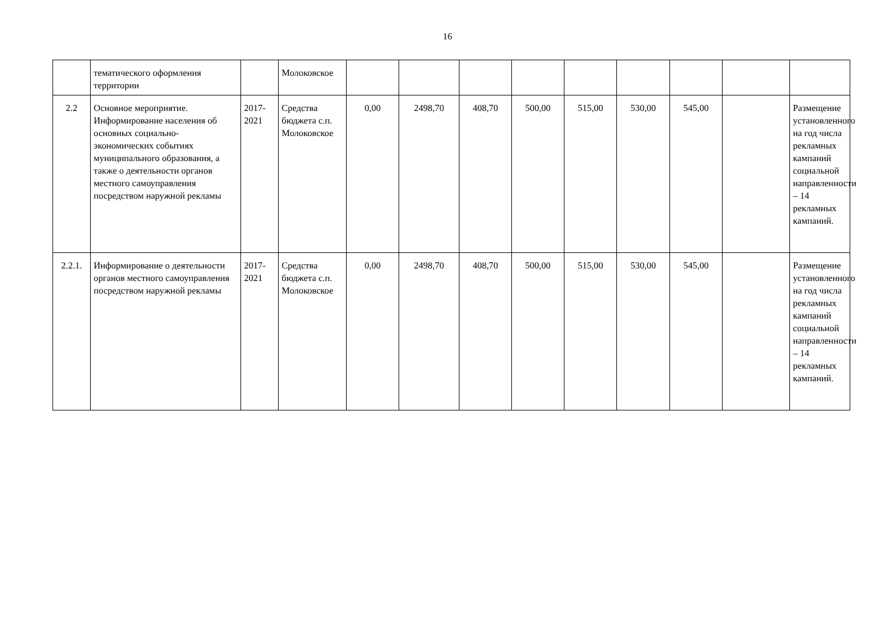16
| | тематического оформления территории | | Молоковское | | | | | | | | | |
| 2.2 | Основное мероприятие. Информирование населения об основных социально-экономических событиях муниципального образования, а также о деятельности органов местного самоуправления посредством наружной рекламы | 2017-2021 | Средства бюджета с.п. Молоковское | 0,00 | 2498,70 | 408,70 | 500,00 | 515,00 | 530,00 | 545,00 | | Размещение установленного на год числа рекламных кампаний социальной направленности – 14 рекламных кампаний. |
| 2.2.1. | Информирование о деятельности органов местного самоуправления посредством наружной рекламы | 2017-2021 | Средства бюджета с.п. Молоковское | 0,00 | 2498,70 | 408,70 | 500,00 | 515,00 | 530,00 | 545,00 | | Размещение установленного на год числа рекламных кампаний социальной направленности – 14 рекламных кампаний. |